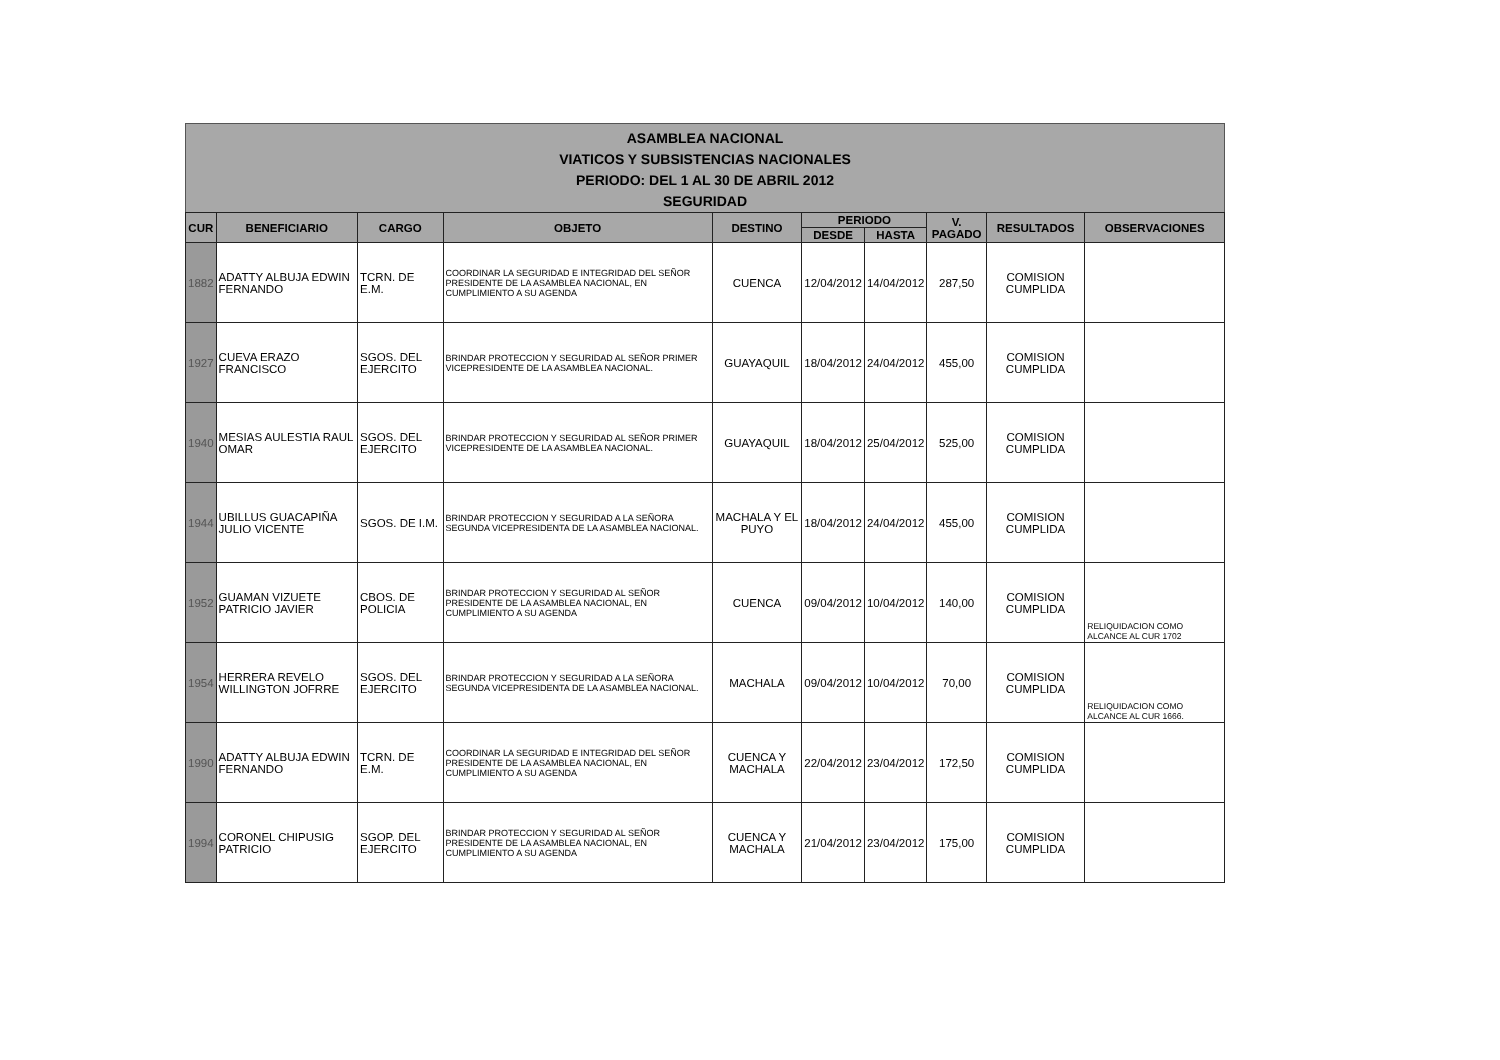ASAMBLEA NACIONAL
VIATICOS Y SUBSISTENCIAS NACIONALES
PERIODO: DEL 1 AL 30 DE ABRIL 2012
SEGURIDAD
| CUR | BENEFICIARIO | CARGO | OBJETO | DESTINO | PERIODO | | V. PAGADO | RESULTADOS | OBSERVACIONES |
| --- | --- | --- | --- | --- | --- | --- | --- | --- | --- |
| | | | | | DESDE | HASTA | | | |
| 1882 | ADATTY ALBUJA EDWIN FERNANDO | TCRN. DE E.M. | COORDINAR LA SEGURIDAD E INTEGRIDAD DEL SEÑOR PRESIDENTE DE LA ASAMBLEA NACIONAL, EN CUMPLIMIENTO A SU AGENDA | CUENCA | 12/04/2012 | 14/04/2012 | 287,50 | COMISION CUMPLIDA | |
| 1927 | CUEVA ERAZO FRANCISCO | SGOS. DEL EJERCITO | BRINDAR PROTECCION Y SEGURIDAD AL SEÑOR PRIMER VICEPRESIDENTE DE LA ASAMBLEA NACIONAL. | GUAYAQUIL | 18/04/2012 | 24/04/2012 | 455,00 | COMISION CUMPLIDA | |
| 1940 | MESIAS AULESTIA RAUL OMAR | SGOS. DEL EJERCITO | BRINDAR PROTECCION Y SEGURIDAD AL SEÑOR PRIMER VICEPRESIDENTE DE LA ASAMBLEA NACIONAL. | GUAYAQUIL | 18/04/2012 | 25/04/2012 | 525,00 | COMISION CUMPLIDA | |
| 1944 | UBILLUS GUACAPIÑA JULIO VICENTE | SGOS. DE I.M. | BRINDAR PROTECCION Y SEGURIDAD A LA SEÑORA SEGUNDA VICEPRESIDENTA DE LA ASAMBLEA NACIONAL. | MACHALA Y EL PUYO | 18/04/2012 | 24/04/2012 | 455,00 | COMISION CUMPLIDA | |
| 1952 | GUAMAN VIZUETE PATRICIO JAVIER | CBOS. DE POLICIA | BRINDAR PROTECCION Y SEGURIDAD AL SEÑOR PRESIDENTE DE LA ASAMBLEA NACIONAL, EN CUMPLIMIENTO A SU AGENDA | CUENCA | 09/04/2012 | 10/04/2012 | 140,00 | COMISION CUMPLIDA | RELIQUIDACION COMO ALCANCE AL CUR 1702 |
| 1954 | HERRERA REVELO WILLINGTON JOFRRE | SGOS. DEL EJERCITO | BRINDAR PROTECCION Y SEGURIDAD A LA SEÑORA SEGUNDA VICEPRESIDENTA DE LA ASAMBLEA NACIONAL. | MACHALA | 09/04/2012 | 10/04/2012 | 70,00 | COMISION CUMPLIDA | RELIQUIDACION COMO ALCANCE AL CUR 1666. |
| 1990 | ADATTY ALBUJA EDWIN FERNANDO | TCRN. DE E.M. | COORDINAR LA SEGURIDAD E INTEGRIDAD DEL SEÑOR PRESIDENTE DE LA ASAMBLEA NACIONAL, EN CUMPLIMIENTO A SU AGENDA | CUENCA Y MACHALA | 22/04/2012 | 23/04/2012 | 172,50 | COMISION CUMPLIDA | |
| 1994 | CORONEL CHIPUSIG PATRICIO | SGOP. DEL EJERCITO | BRINDAR PROTECCION Y SEGURIDAD AL SEÑOR PRESIDENTE DE LA ASAMBLEA NACIONAL, EN CUMPLIMIENTO A SU AGENDA | CUENCA Y MACHALA | 21/04/2012 | 23/04/2012 | 175,00 | COMISION CUMPLIDA | |